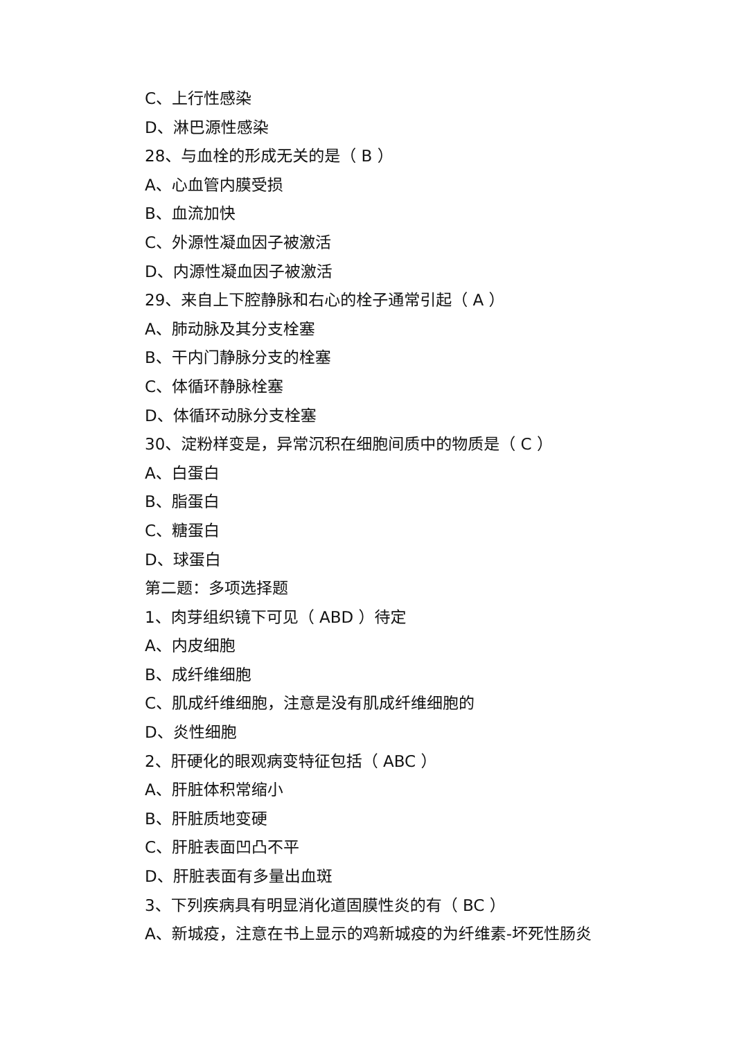C、上行性感染
D、淋巴源性感染
28、与血栓的形成无关的是（ B ）
A、心血管内膜受损
B、血流加快
C、外源性凝血因子被激活
D、内源性凝血因子被激活
29、来自上下腔静脉和右心的栓子通常引起（ A ）
A、肺动脉及其分支栓塞
B、干内门静脉分支的栓塞
C、体循环静脉栓塞
D、体循环动脉分支栓塞
30、淀粉样变是，异常沉积在细胞间质中的物质是（ C ）
A、白蛋白
B、脂蛋白
C、糖蛋白
D、球蛋白
第二题：多项选择题
1、肉芽组织镜下可见（ ABD ）待定
A、内皮细胞
B、成纤维细胞
C、肌成纤维细胞，注意是没有肌成纤维细胞的
D、炎性细胞
2、肝硬化的眼观病变特征包括（ ABC ）
A、肝脏体积常缩小
B、肝脏质地变硬
C、肝脏表面凹凸不平
D、肝脏表面有多量出血斑
3、下列疾病具有明显消化道固膜性炎的有（ BC ）
A、新城疫，注意在书上显示的鸡新城疫的为纤维素-坏死性肠炎